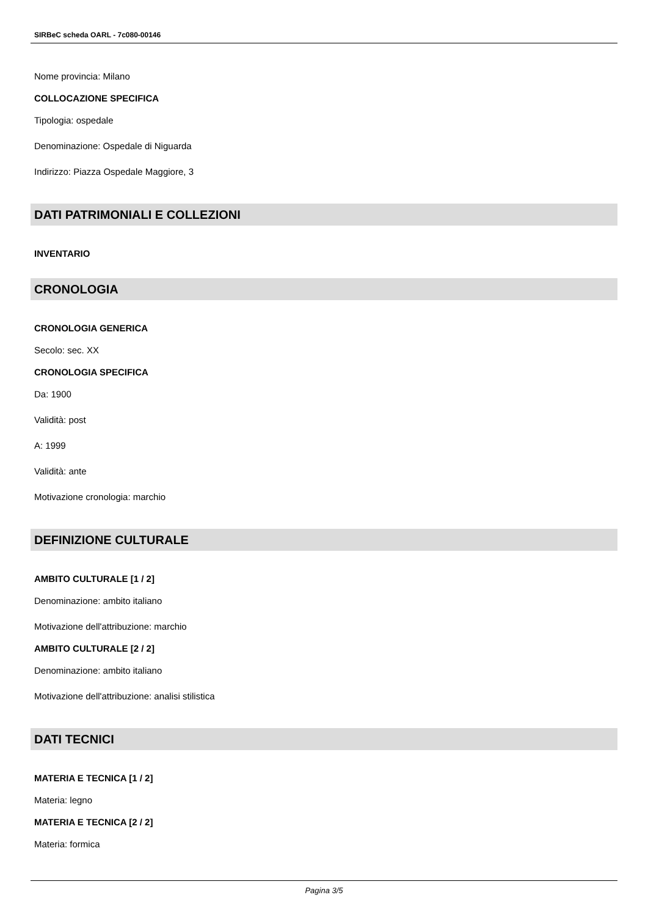SIRBeC scheda OARL - 7c080-00146
Nome provincia: Milano
COLLOCAZIONE SPECIFICA
Tipologia: ospedale
Denominazione: Ospedale di Niguarda
Indirizzo: Piazza Ospedale Maggiore, 3
DATI PATRIMONIALI E COLLEZIONI
INVENTARIO
CRONOLOGIA
CRONOLOGIA GENERICA
Secolo: sec. XX
CRONOLOGIA SPECIFICA
Da: 1900
Validità: post
A: 1999
Validità: ante
Motivazione cronologia: marchio
DEFINIZIONE CULTURALE
AMBITO CULTURALE [1 / 2]
Denominazione: ambito italiano
Motivazione dell'attribuzione: marchio
AMBITO CULTURALE [2 / 2]
Denominazione: ambito italiano
Motivazione dell'attribuzione: analisi stilistica
DATI TECNICI
MATERIA E TECNICA [1 / 2]
Materia: legno
MATERIA E TECNICA [2 / 2]
Materia: formica
Pagina 3/5